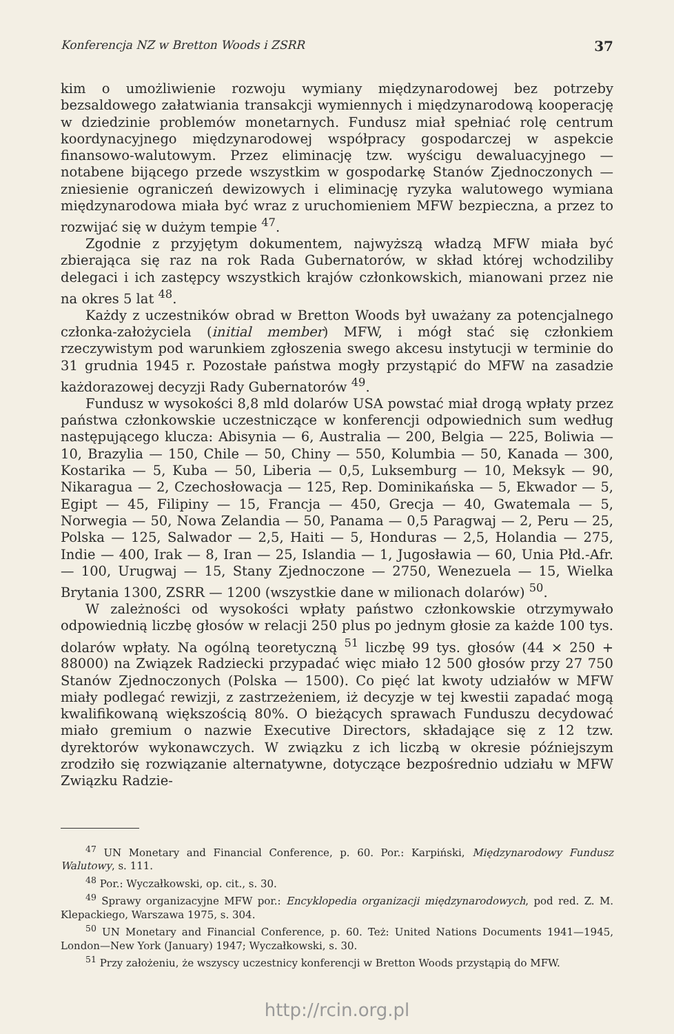Konferencja NZ w Bretton Woods i ZSRR 37
kim o umożliwienie rozwoju wymiany międzynarodowej bez potrzeby bezsaldowego załatwiania transakcji wymiennych i międzynarodową kooperację w dziedzinie problemów monetarnych. Fundusz miał spełniać rolę centrum koordynacyjnego międzynarodowej współpracy gospodarczej w aspekcie finansowo-walutowym. Przez eliminację tzw. wyścigu dewaluacyjnego — notabene bijącego przede wszystkim w gospodarkę Stanów Zjednoczonych — zniesienie ograniczeń dewizowych i eliminację ryzyka walutowego wymiana międzynarodowa miała być wraz z uruchomieniem MFW bezpieczna, a przez to rozwijać się w dużym tempie <sup>47</sup>.
Zgodnie z przyjętym dokumentem, najwyższą władzą MFW miała być zbierająca się raz na rok Rada Gubernatorów, w skład której wchodziliby delegaci i ich zastępcy wszystkich krajów członkowskich, mianowani przez nie na okres 5 lat <sup>48</sup>.
Każdy z uczestników obrad w Bretton Woods był uważany za potencjalnego członka-założyciela (initial member) MFW, i mógł stać się członkiem rzeczywistym pod warunkiem zgłoszenia swego akcesu instytucji w terminie do 31 grudnia 1945 r. Pozostałe państwa mogły przystąpić do MFW na zasadzie każdorazowej decyzji Rady Gubernatorów <sup>49</sup>.
Fundusz w wysokości 8,8 mld dolarów USA powstać miał drogą wpłaty przez państwa członkowskie uczestniczące w konferencji odpowiednich sum według następującego klucza: Abisynia — 6, Australia — 200, Belgia — 225, Boliwia — 10, Brazylia — 150, Chile — 50, Chiny — 550, Kolumbia — 50, Kanada — 300, Kostarika — 5, Kuba — 50, Liberia — 0,5, Luksemburg — 10, Meksyk — 90, Nikaragua — 2, Czechosłowacja — 125, Rep. Dominikańska — 5, Ekwador — 5, Egipt — 45, Filipiny — 15, Francja — 450, Grecja — 40, Gwatemala — 5, Norwegia — 50, Nowa Zelandia — 50, Panama — 0,5 Paragwaj — 2, Peru — 25, Polska — 125, Salwador — 2,5, Haiti — 5, Honduras — 2,5, Holandia — 275, Indie — 400, Irak — 8, Iran — 25, Islandia — 1, Jugosławia — 60, Unia Płd.-Afr. — 100, Urugwaj — 15, Stany Zjednoczone — 2750, Wenezuela — 15, Wielka Brytania 1300, ZSRR — 1200 (wszystkie dane w milionach dolarów) <sup>50</sup>.
W zależności od wysokości wpłaty państwo członkowskie otrzymywało odpowiednią liczbę głosów w relacji 250 plus po jednym głosie za każde 100 tys. dolarów wpłaty. Na ogólną teoretyczną <sup>51</sup> liczbę 99 tys. głosów (44 × 250 + 88000) na Związek Radziecki przypadać więc miało 12 500 głosów przy 27 750 Stanów Zjednoczonych (Polska — 1500). Co pięć lat kwoty udziałów w MFW miały podlegać rewizji, z zastrzeżeniem, iż decyzje w tej kwestii zapadać mogą kwalifikowaną większością 80%. O bieżących sprawach Funduszu decydować miało gremium o nazwie Executive Directors, składające się z 12 tzw. dyrektorów wykonawczych. W związku z ich liczbą w okresie późniejszym zrodziło się rozwiązanie alternatywne, dotyczące bezpośrednio udziału w MFW Związku Radzie-
<sup>47</sup> UN Monetary and Financial Conference, p. 60. Por.: Karpiński, Międzynarodowy Fundusz Walutowy, s. 111.
<sup>48</sup> Por.: Wyczałkowski, op. cit., s. 30.
<sup>49</sup> Sprawy organizacyjne MFW por.: Encyklopedia organizacji międzynarodowych, pod red. Z. M. Klepackiego, Warszawa 1975, s. 304.
<sup>50</sup> UN Monetary and Financial Conference, p. 60. Też: United Nations Documents 1941—1945, London—New York (January) 1947; Wyczałkowski, s. 30.
<sup>51</sup> Przy założeniu, że wszyscy uczestnicy konferencji w Bretton Woods przystąpią do MFW.
http://rcin.org.pl